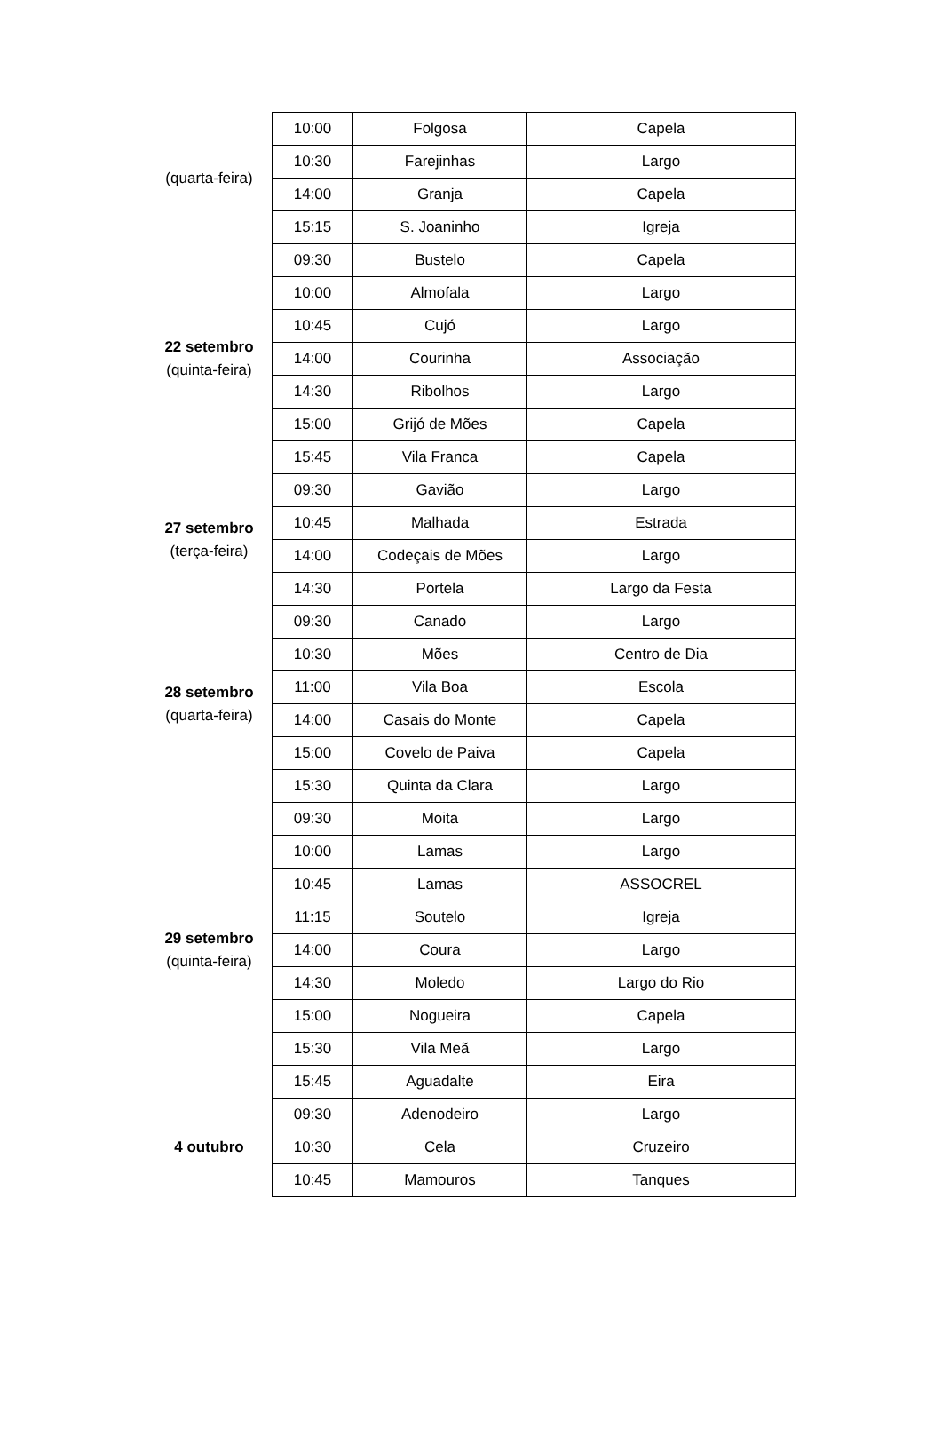| (quarta-feira) | 10:00 | Folgosa | Capela |
| | 10:30 | Farejinhas | Largo |
| | 14:00 | Granja | Capela |
| | 15:15 | S. Joaninho | Igreja |
| 22 setembro (quinta-feira) | 09:30 | Bustelo | Capela |
| | 10:00 | Almofala | Largo |
| | 10:45 | Cujó | Largo |
| | 14:00 | Courinha | Associação |
| | 14:30 | Ribolhos | Largo |
| | 15:00 | Grijó de Mões | Capela |
| | 15:45 | Vila Franca | Capela |
| 27 setembro (terça-feira) | 09:30 | Gavião | Largo |
| | 10:45 | Malhada | Estrada |
| | 14:00 | Codeçais de Mões | Largo |
| | 14:30 | Portela | Largo da Festa |
| 28 setembro (quarta-feira) | 09:30 | Canado | Largo |
| | 10:30 | Mões | Centro de Dia |
| | 11:00 | Vila Boa | Escola |
| | 14:00 | Casais do Monte | Capela |
| | 15:00 | Covelo de Paiva | Capela |
| | 15:30 | Quinta da Clara | Largo |
| 29 setembro (quinta-feira) | 09:30 | Moita | Largo |
| | 10:00 | Lamas | Largo |
| | 10:45 | Lamas | ASSOCREL |
| | 11:15 | Soutelo | Igreja |
| | 14:00 | Coura | Largo |
| | 14:30 | Moledo | Largo do Rio |
| | 15:00 | Nogueira | Capela |
| | 15:30 | Vila Meã | Largo |
| | 15:45 | Aguadalte | Eira |
| 4 outubro | 09:30 | Adenodeiro | Largo |
| | 10:30 | Cela | Cruzeiro |
| | 10:45 | Mamouros | Tanques |